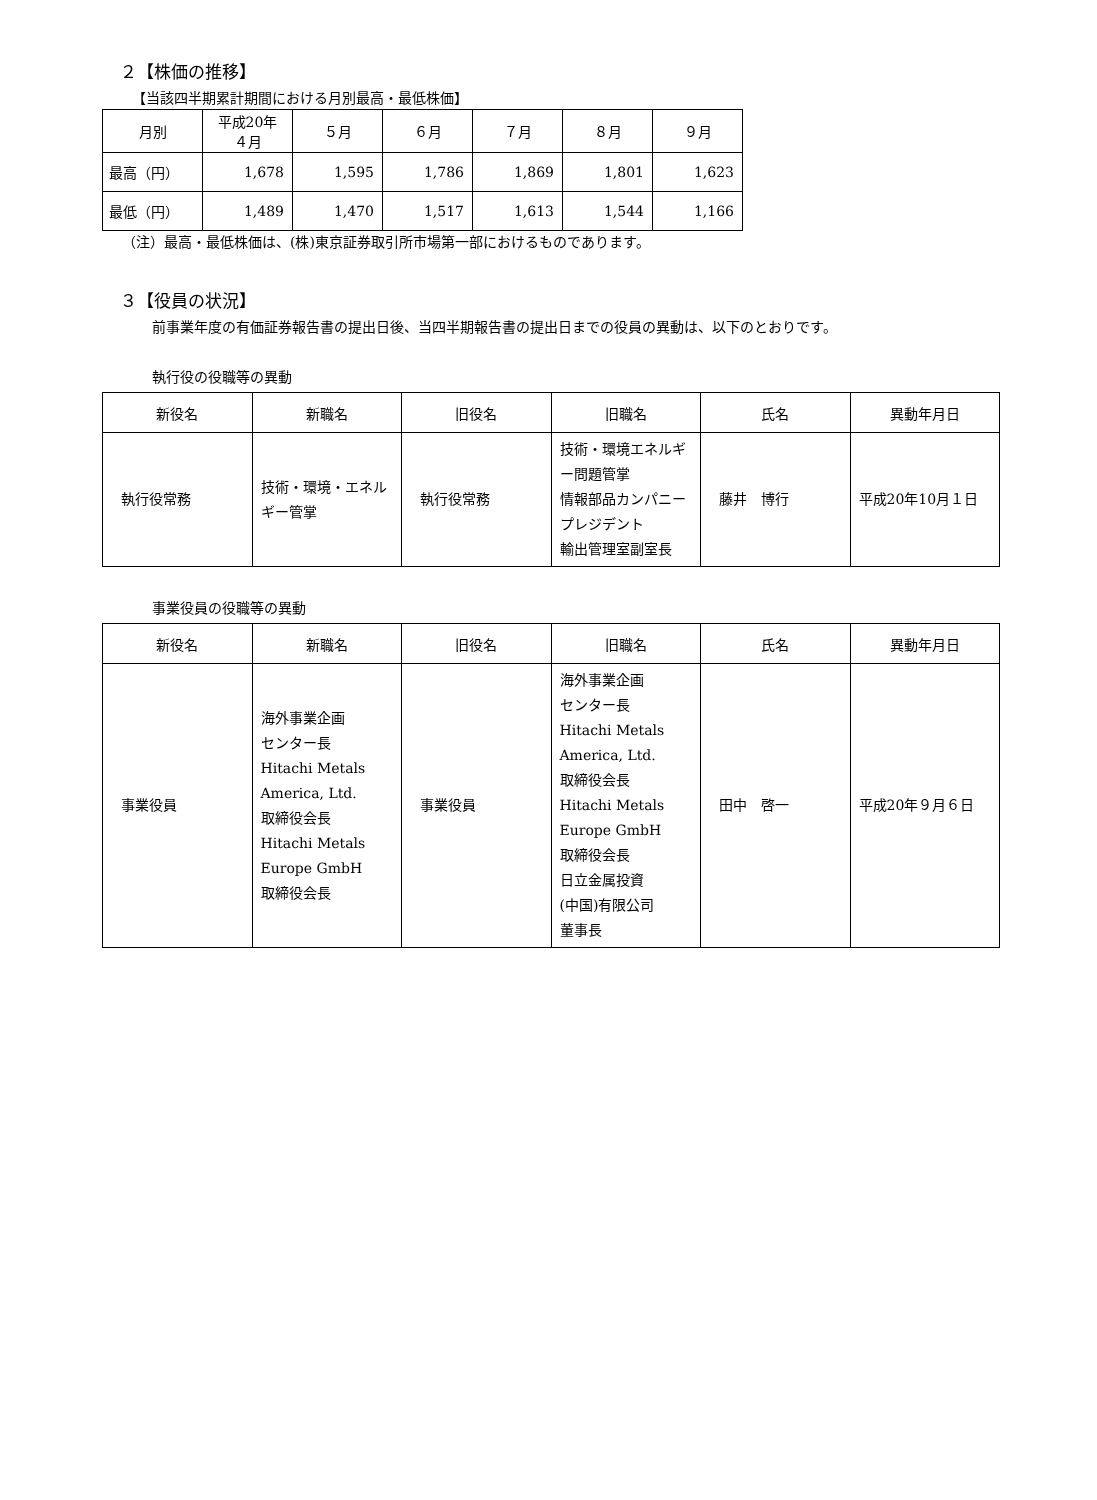２【株価の推移】
【当該四半期累計期間における月別最高・最低株価】
| 月別 | 平成20年 ４月 | ５月 | ６月 | ７月 | ８月 | ９月 |
| --- | --- | --- | --- | --- | --- | --- |
| 最高（円） | 1,678 | 1,595 | 1,786 | 1,869 | 1,801 | 1,623 |
| 最低（円） | 1,489 | 1,470 | 1,517 | 1,613 | 1,544 | 1,166 |
（注）最高・最低株価は、(株)東京証券取引所市場第一部におけるものであります。
３【役員の状況】
前事業年度の有価証券報告書の提出日後、当四半期報告書の提出日までの役員の異動は、以下のとおりです。
執行役の役職等の異動
| 新役名 | 新職名 | 旧役名 | 旧職名 | 氏名 | 異動年月日 |
| --- | --- | --- | --- | --- | --- |
| 執行役常務 | 技術・環境・エネルギー管掌 | 執行役常務 | 技術・環境エネルギー問題管掌 情報部品カンパニープレジデント 輸出管理室副室長 | 藤井 博行 | 平成20年10月１日 |
事業役員の役職等の異動
| 新役名 | 新職名 | 旧役名 | 旧職名 | 氏名 | 異動年月日 |
| --- | --- | --- | --- | --- | --- |
| 事業役員 | 海外事業企画 センター長 Hitachi Metals America, Ltd. 取締役会長 Hitachi Metals Europe GmbH 取締役会長 | 事業役員 | 海外事業企画 センター長 Hitachi Metals America, Ltd. 取締役会長 Hitachi Metals Europe GmbH 取締役会長 日立金属投資 (中国)有限公司 董事長 | 田中 啓一 | 平成20年９月６日 |